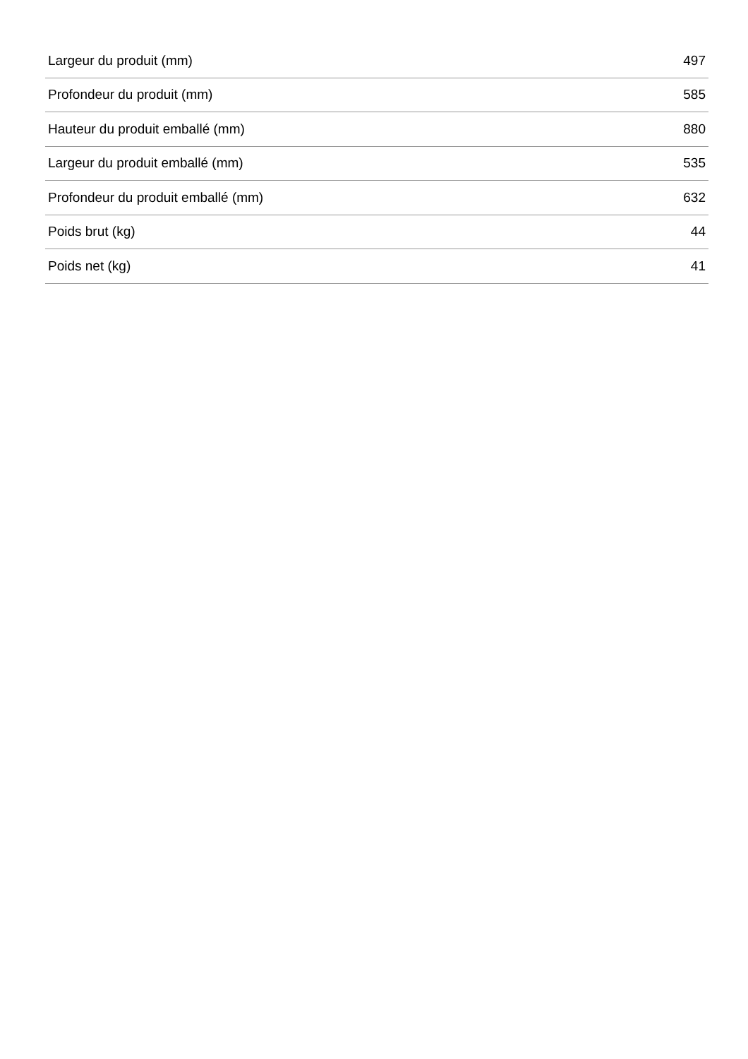| Largeur du produit (mm) | 497 |
| Profondeur du produit (mm) | 585 |
| Hauteur du produit emballé (mm) | 880 |
| Largeur du produit emballé (mm) | 535 |
| Profondeur du produit emballé (mm) | 632 |
| Poids brut (kg) | 44 |
| Poids net (kg) | 41 |